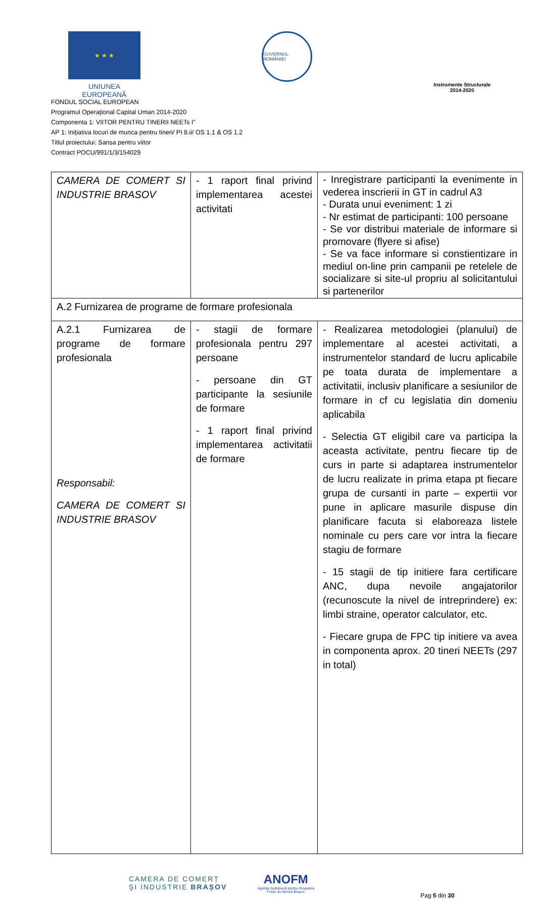★ ★ ★
UNIUNEA EUROPEANĂ
GUVERNUL ROMÂNIEI
Instrumente Structurale
2014-2020
FONDUL SOCIAL EUROPEAN
Programul Operaţional Capital Uman 2014-2020
Componenta 1: VIITOR PENTRU TINERII NEETs I”
AP 1: Inițiativa locuri de munca pentru tineri/ PI 8.ii/ OS 1.1 & OS 1.2
Titlul proiectului: Sansa pentru viitor
Contract POCU/991/1/3/154029
| CAMERA DE COMERT SI INDUSTRIE BRASOV | - 1 raport final privind implementarea acestei activitati | - Inregistrare participanti la evenimente in vederea inscrierii in GT in cadrul A3 - Durata unui eveniment: 1 zi - Nr estimat de participanti: 100 persoane - Se vor distribui materiale de informare si promovare (flyere si afise) - Se va face informare si constientizare in mediul on-line prin campanii pe retelele de socializare si site-ul propriu al solicitantului si partenerilor |
| A.2 Furnizarea de programe de formare profesionala | | |
| A.2.1 Furnizarea de programe de formare profesionala Responsabil: CAMERA DE COMERT SI INDUSTRIE BRASOV | - stagii de formare profesionala pentru 297 persoane - persoane din GT participante la sesiunile de formare - 1 raport final privind implementarea activitatii de formare | - Realizarea metodologiei (planului) de implementare al acestei activitati, a instrumentelor standard de lucru aplicabile pe toata durata de implementare a activitatii, inclusiv planificare a sesiunilor de formare in cf cu legislatia din domeniu aplicabila - Selectia GT eligibil care va participa la aceasta activitate, pentru fiecare tip de curs in parte si adaptarea instrumentelor de lucru realizate in prima etapa pt fiecare grupa de cursanti in parte – expertii vor pune in aplicare masurile dispuse din planificare facuta si elaboreaza listele nominale cu pers care vor intra la fiecare stagiu de formare - 15 stagii de tip initiere fara certificare ANC, dupa nevoile angajatorilor (recunoscute la nivel de intreprindere) ex: limbi straine, operator calculator, etc. - Fiecare grupa de FPC tip initiere va avea in componenta aprox. 20 tineri NEETs (297 in total) |
CAMERA DE COMERȚ
ȘI INDUSTRIE BRAȘOV
ANOFM
Agenția Județeană pentru Ocuparea
Forței de Muncă Brașov
Pag 5 din 30